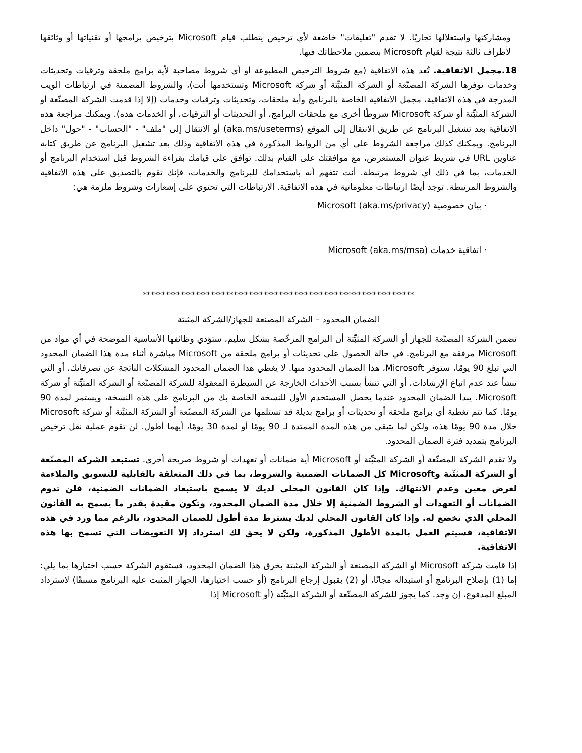ومشاركتها واستغلالها تجاريًا. لا تقدم "تعليقات" خاضعة لأي ترخيص يتطلب قيام Microsoft بترخيص برامجها أو تقنياتها أو وثائقها لأطراف ثالثة نتيجة لقيام Microsoft بتضمين ملاحظاتك فيها.
18.مجمل الاتفاقية. تُعد هذه الاتفاقية (مع شروط الترخيص المطبوعة أو أي شروط مصاحبة لأية برامج ملحقة وترقيات وتحديثات وخدمات توفرها الشركة المصنّعة أو الشركة المثبِّتة أو شركة Microsoft وتستخدمها أنت)، والشروط المضمنة في ارتباطات الويب المدرجة في هذه الاتفاقية، مجمل الاتفاقية الخاصة بالبرنامج وأية ملحقات، وتحديثات وترقيات وخدمات (إلا إذا قدمت الشركة المصنّعة أو الشركة المثبِّتة أو شركة Microsoft شروطًا أخرى مع ملحقات البرامج، أو التحديثات أو الترقيات، أو الخدمات هذه). ويمكنك مراجعة هذه الاتفاقية بعد تشغيل البرنامج عن طريق الانتقال إلى الموقع (aka.ms/useterms) أو الانتقال إلى "ملف" - "الحساب" - "حول" داخل البرنامج. ويمكنك كذلك مراجعة الشروط على أي من الروابط المذكورة في هذه الاتفاقية وذلك بعد تشغيل البرنامج عن طريق كتابة عناوين URL في شريط عنوان المستعرض، مع موافقتك على القيام بذلك. توافق على قيامك بقراءة الشروط قبل استخدام البرنامج أو الخدمات، بما في ذلك أي شروط مرتبطة. أنت تتفهم أنه باستخدامك للبرنامج والخدمات، فإنك تقوم بالتصديق على هذه الاتفاقية والشروط المرتبطة. توجد أيضًا ارتباطات معلوماتية في هذه الاتفاقية. الارتباطات التي تحتوي على إشعارات وشروط ملزمة هي:
· بيان خصوصية Microsoft (aka.ms/privacy)
· اتفاقية خدمات Microsoft (aka.ms/msa)
************************************************************************
الضمان المحدود – الشركة المصنعة للجهاز/الشركة المثبتة
تضمن الشركة المصنّعة للجهاز أو الشركة المثبِّتة أن البرامج المرخّصة بشكل سليم، ستؤدي وظائفها الأساسية الموضحة في أي مواد من Microsoft مرفقة مع البرنامج. في حالة الحصول على تحديثات أو برامج ملحقة من Microsoft مباشرة أثناء مدة هذا الضمان المحدود التي تبلغ 90 يومًا، ستوفر Microsoft، هذا الضمان المحدود منها. لا يغطي هذا الضمان المحدود المشكلات الناتجة عن تصرفاتك، أو التي تنشأ عند عدم اتباع الإرشادات، أو التي تنشأ بسبب الأحداث الخارجة عن السيطرة المعقولة للشركة المصنّعة أو الشركة المثبِّتة أو شركة Microsoft. يبدأ الضمان المحدود عندما يحصل المستخدم الأول للنسخة الخاصة بك من البرنامج على هذه النسخة، ويستمر لمدة 90 يومًا. كما تتم تغطية أي برامج ملحقة أو تحديثات أو برامج بديلة قد تستلمها من الشركة المصنّعة أو الشركة المثبِّتة أو شركة Microsoft خلال مدة 90 يومًا هذه، ولكن لما يتبقى من هذه المدة الممتدة لـ 90 يومًا أو لمدة 30 يومًا، أيهما أطول. لن تقوم عملية نقل ترخيص البرنامج بتمديد فترة الضمان المحدود.
ولا تقدم الشركة المصنّعة أو الشركة المثبِّتة أو Microsoft أية ضمانات أو تعهدات أو شروط صريحة أخرى. تستبعد الشركة المصنّعة أو الشركة المثبِّتة وMicrosoft كل الضمانات الضمنية والشروط، بما في ذلك المتعلقة بالقابلية للتسويق والملاءمة لغرض معين وعدم الانتهاك. وإذا كان القانون المحلي لديك لا يسمح باستبعاد الضمانات الضمنية، فلن تدوم الضمانات أو التعهدات أو الشروط الضمنية إلا خلال مدة الضمان المحدود، وتكون مقيدة بقدر ما يسمح به القانون المحلي الذي تخضع له. وإذا كان القانون المحلي لديك يشترط مدة أطول للضمان المحدود، بالرغم مما ورد في هذه الاتفاقية، فسيتم العمل بالمدة الأطول المذكورة، ولكن لا يحق لك استرداد إلا التعويضات التي تسمح بها هذه الاتفاقية.
إذا قامت شركة Microsoft أو الشركة المصنعة أو الشركة المثبتة بخرق هذا الضمان المحدود، فستقوم الشركة حسب اختيارها بما يلي: إما (1) بإصلاح البرنامج أو استبداله مجانًا، أو (2) بقبول إرجاع البرنامج (أو حسب اختيارها، الجهاز المثبت عليه البرنامج مسبقًا) لاسترداد المبلغ المدفوع، إن وجد. كما يجوز للشركة المصنّعة أو الشركة المثبِّتة (أو Microsoft إذا